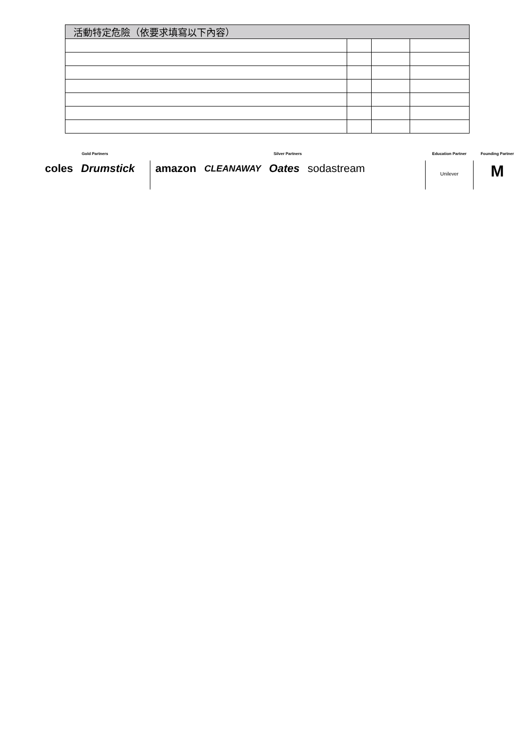| 活動特定危險（依要求填寫以下內容） | | | |
| --- | --- | --- | --- |
Gold Partners
coles Drumstick
Silver Partners
amazon CLEANAWAY Oates sodastream
Education Partner
Unilever
Founding Partner
M